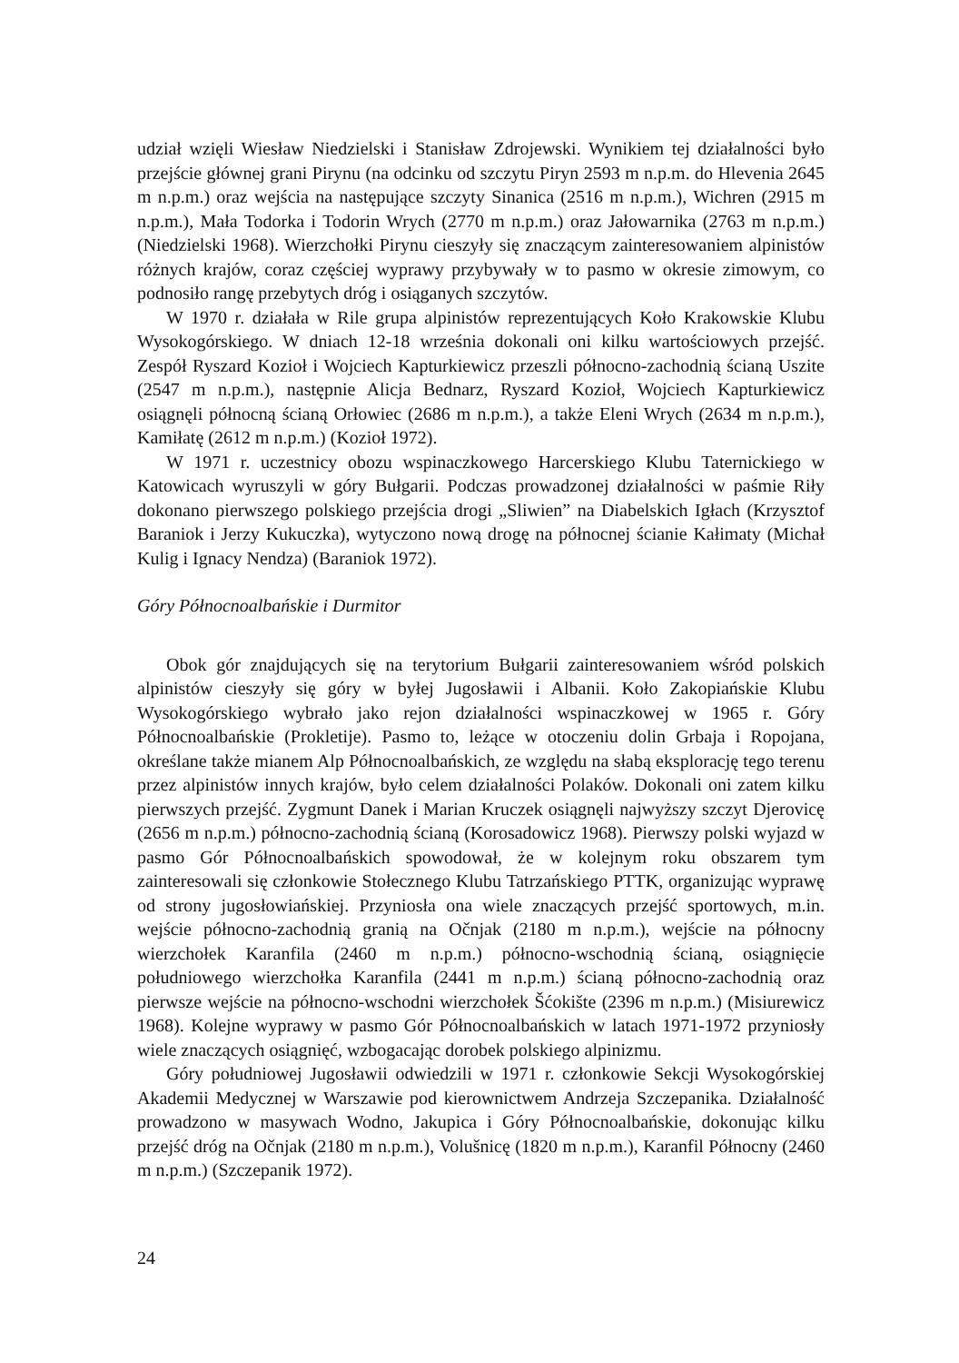udział wzięli Wiesław Niedzielski i Stanisław Zdrojewski. Wynikiem tej działalności było przejście głównej grani Pirynu (na odcinku od szczytu Piryn 2593 m n.p.m. do Hlevenia 2645 m n.p.m.) oraz wejścia na następujące szczyty Sinanica (2516 m n.p.m.), Wichren (2915 m n.p.m.), Mała Todorka i Todorin Wrych (2770 m n.p.m.) oraz Jałowarnika (2763 m n.p.m.) (Niedzielski 1968). Wierzchołki Pirynu cieszyły się znaczącym zainteresowaniem alpinistów różnych krajów, coraz częściej wyprawy przybywały w to pasmo w okresie zimowym, co podnosiło rangę przebytych dróg i osiąganych szczytów.
W 1970 r. działała w Rile grupa alpinistów reprezentujących Koło Krakowskie Klubu Wysokogórskiego. W dniach 12-18 września dokonali oni kilku wartościowych przejść. Zespół Ryszard Kozioł i Wojciech Kapturkiewicz przeszli północno-zachodnią ścianą Uszite (2547 m n.p.m.), następnie Alicja Bednarz, Ryszard Kozioł, Wojciech Kapturkiewicz osiągnęli północną ścianą Orłowiec (2686 m n.p.m.), a także Eleni Wrych (2634 m n.p.m.), Kamiłatę (2612 m n.p.m.) (Kozioł 1972).
W 1971 r. uczestnicy obozu wspinaczkowego Harcerskiego Klubu Taternickiego w Katowicach wyruszyli w góry Bułgarii. Podczas prowadzonej działalności w paśmie Riły dokonano pierwszego polskiego przejścia drogi „Sliwien” na Diabelskich Igłach (Krzysztof Baraniok i Jerzy Kukuczka), wytyczono nową drogę na północnej ścianie Kałimaty (Michał Kulig i Ignacy Nendza) (Baraniok 1972).
Góry Północnoalbańskie i Durmitor
Obok gór znajdujących się na terytorium Bułgarii zainteresowaniem wśród polskich alpinistów cieszyły się góry w byłej Jugosławii i Albanii. Koło Zakopiańskie Klubu Wysokogórskiego wybrało jako rejon działalności wspinaczkowej w 1965 r. Góry Północnoalbańskie (Prokletije). Pasmo to, leżące w otoczeniu dolin Grbaja i Ropojana, określane także mianem Alp Północnoalbańskich, ze względu na słabą eksplorację tego terenu przez alpinistów innych krajów, było celem działalności Polaków. Dokonali oni zatem kilku pierwszych przejść. Zygmunt Danek i Marian Kruczek osiągnęli najwyższy szczyt Djerovicę (2656 m n.p.m.) północno-zachodnią ścianą (Korosadowicz 1968). Pierwszy polski wyjazd w pasmo Gór Północnoalbańskich spowodował, że w kolejnym roku obszarem tym zainteresowali się członkowie Stołecznego Klubu Tatrzańskiego PTTK, organizując wyprawę od strony jugosłowiańskiej. Przyniosła ona wiele znaczących przejść sportowych, m.in. wejście północno-zachodnią granią na Očnjak (2180 m n.p.m.), wejście na północny wierzchołek Karanfila (2460 m n.p.m.) północno-wschodnią ścianą, osiągnięcie południowego wierzchołka Karanfila (2441 m n.p.m.) ścianą północno-zachodnią oraz pierwsze wejście na północno-wschodni wierzchołek Šćokište (2396 m n.p.m.) (Misiurewicz 1968). Kolejne wyprawy w pasmo Gór Północnoalbańskich w latach 1971-1972 przyniosły wiele znaczących osiągnięć, wzbogacając dorobek polskiego alpinizmu.
Góry południowej Jugosławii odwiedzili w 1971 r. członkowie Sekcji Wysokogórskiej Akademii Medycznej w Warszawie pod kierownictwem Andrzeja Szczepanika. Działalność prowadzono w masywach Wodno, Jakupica i Góry Północnoalbańskie, dokonując kilku przejść dróg na Očnjak (2180 m n.p.m.), Volušnicę (1820 m n.p.m.), Karanfil Północny (2460 m n.p.m.) (Szczepanik 1972).
24